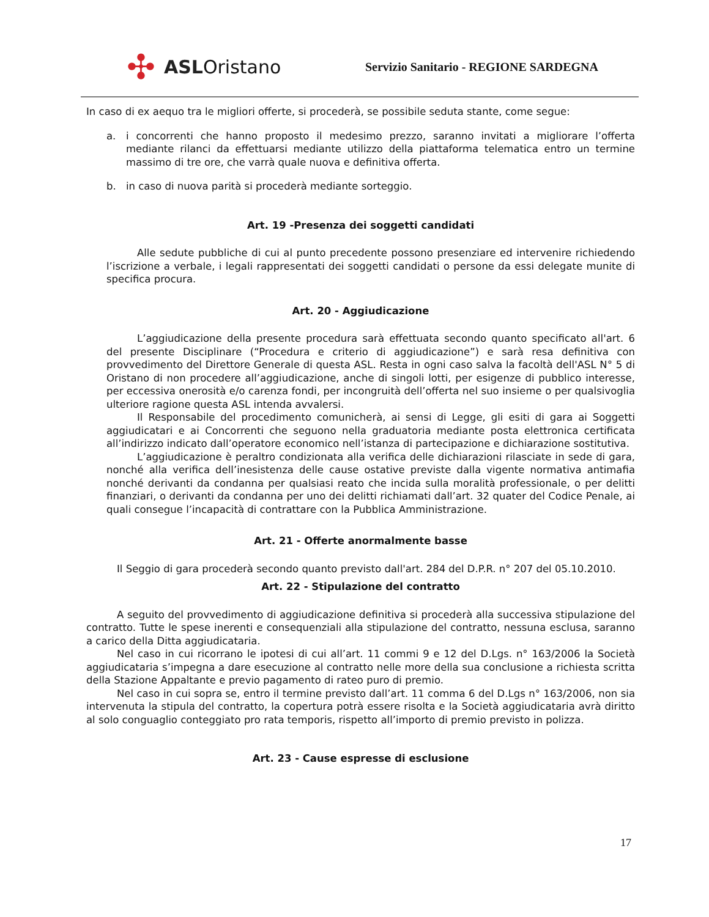✣ ASL Oristano
Servizio Sanitario - REGIONE SARDEGNA
In caso di ex aequo tra le migliori offerte, si procederà, se possibile seduta stante, come segue:
a. i concorrenti che hanno proposto il medesimo prezzo, saranno invitati a migliorare l’offerta mediante rilanci da effettuarsi mediante utilizzo della piattaforma telematica entro un termine massimo di tre ore, che varrà quale nuova e definitiva offerta.
b. in caso di nuova parità si procederà mediante sorteggio.
Art. 19 -Presenza dei soggetti candidati
Alle sedute pubbliche di cui al punto precedente possono presenziare ed intervenire richiedendo l’iscrizione a verbale, i legali rappresentati dei soggetti candidati o persone da essi delegate munite di specifica procura.
Art. 20 - Aggiudicazione
L’aggiudicazione della presente procedura sarà effettuata secondo quanto specificato all'art. 6 del presente Disciplinare (“Procedura e criterio di aggiudicazione”) e sarà resa definitiva con provvedimento del Direttore Generale di questa ASL. Resta in ogni caso salva la facoltà dell'ASL N° 5 di Oristano di non procedere all’aggiudicazione, anche di singoli lotti, per esigenze di pubblico interesse, per eccessiva onerosità e/o carenza fondi, per incongruità dell’offerta nel suo insieme o per qualsivoglia ulteriore ragione questa ASL intenda avvalersi.
Il Responsabile del procedimento comunicherà, ai sensi di Legge, gli esiti di gara ai Soggetti aggiudicatari e ai Concorrenti che seguono nella graduatoria mediante posta elettronica certificata all’indirizzo indicato dall’operatore economico nell’istanza di partecipazione e dichiarazione sostitutiva.
L’aggiudicazione è peraltro condizionata alla verifica delle dichiarazioni rilasciate in sede di gara, nonché alla verifica dell’inesistenza delle cause ostative previste dalla vigente normativa antimafia nonché derivanti da condanna per qualsiasi reato che incida sulla moralità professionale, o per delitti finanziari, o derivanti da condanna per uno dei delitti richiamati dall’art. 32 quater del Codice Penale, ai quali consegue l’incapacità di contrattare con la Pubblica Amministrazione.
Art. 21 - Offerte anormalmente basse
Il Seggio di gara procederà secondo quanto previsto dall'art. 284 del D.P.R. n° 207 del 05.10.2010.
Art. 22 - Stipulazione del contratto
A seguito del provvedimento di aggiudicazione definitiva si procederà alla successiva stipulazione del contratto. Tutte le spese inerenti e consequenziali alla stipulazione del contratto, nessuna esclusa, saranno a carico della Ditta aggiudicataria.
Nel caso in cui ricorrano le ipotesi di cui all’art. 11 commi 9 e 12 del D.Lgs. n° 163/2006 la Società aggiudicataria s’impegna a dare esecuzione al contratto nelle more della sua conclusione a richiesta scritta della Stazione Appaltante e previo pagamento di rateo puro di premio.
Nel caso in cui sopra se, entro il termine previsto dall’art. 11 comma 6 del D.Lgs n° 163/2006, non sia intervenuta la stipula del contratto, la copertura potrà essere risolta e la Società aggiudicataria avrà diritto al solo conguaglio conteggiato pro rata temporis, rispetto all’importo di premio previsto in polizza.
Art. 23 - Cause espresse di esclusione
17